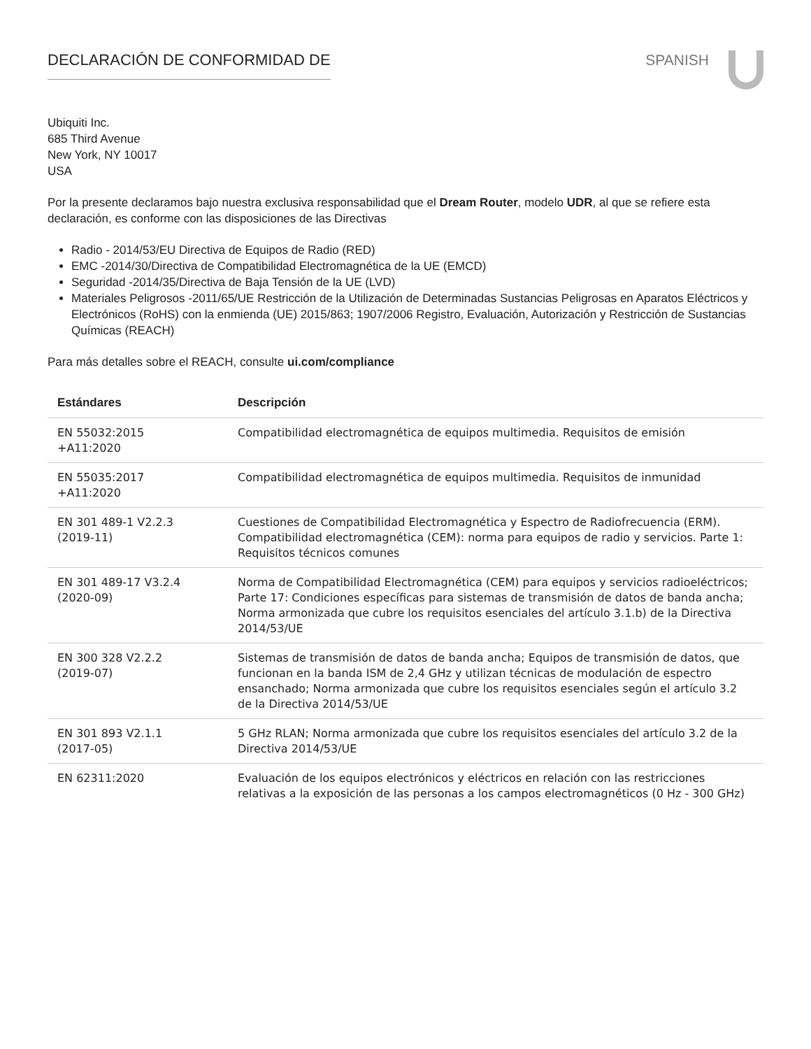DECLARACIÓN DE CONFORMIDAD DE SPANISH
Ubiquiti Inc.
685 Third Avenue
New York, NY 10017
USA
Por la presente declaramos bajo nuestra exclusiva responsabilidad que el Dream Router, modelo UDR, al que se refiere esta declaración, es conforme con las disposiciones de las Directivas
Radio - 2014/53/EU Directiva de Equipos de Radio (RED)
EMC -2014/30/Directiva de Compatibilidad Electromagnética de la UE (EMCD)
Seguridad -2014/35/Directiva de Baja Tensión de la UE (LVD)
Materiales Peligrosos -2011/65/UE Restricción de la Utilización de Determinadas Sustancias Peligrosas en Aparatos Eléctricos y Electrónicos (RoHS) con la enmienda (UE) 2015/863; 1907/2006 Registro, Evaluación, Autorización y Restricción de Sustancias Químicas (REACH)
Para más detalles sobre el REACH, consulte ui.com/compliance
| Estándares | Descripción |
| --- | --- |
| EN 55032:2015 +A11:2020 | Compatibilidad electromagnética de equipos multimedia. Requisitos de emisión |
| EN 55035:2017 +A11:2020 | Compatibilidad electromagnética de equipos multimedia. Requisitos de inmunidad |
| EN 301 489-1 V2.2.3 (2019-11) | Cuestiones de Compatibilidad Electromagnética y Espectro de Radiofrecuencia (ERM). Compatibilidad electromagnética (CEM): norma para equipos de radio y servicios. Parte 1: Requisitos técnicos comunes |
| EN 301 489-17 V3.2.4 (2020-09) | Norma de Compatibilidad Electromagnética (CEM) para equipos y servicios radioeléctricos; Parte 17: Condiciones específicas para sistemas de transmisión de datos de banda ancha; Norma armonizada que cubre los requisitos esenciales del artículo 3.1.b) de la Directiva 2014/53/UE |
| EN 300 328 V2.2.2 (2019-07) | Sistemas de transmisión de datos de banda ancha; Equipos de transmisión de datos, que funcionan en la banda ISM de 2,4 GHz y utilizan técnicas de modulación de espectro ensanchado; Norma armonizada que cubre los requisitos esenciales según el artículo 3.2 de la Directiva 2014/53/UE |
| EN 301 893 V2.1.1 (2017-05) | 5 GHz RLAN; Norma armonizada que cubre los requisitos esenciales del artículo 3.2 de la Directiva 2014/53/UE |
| EN 62311:2020 | Evaluación de los equipos electrónicos y eléctricos en relación con las restricciones relativas a la exposición de las personas a los campos electromagnéticos (0 Hz - 300 GHz) |